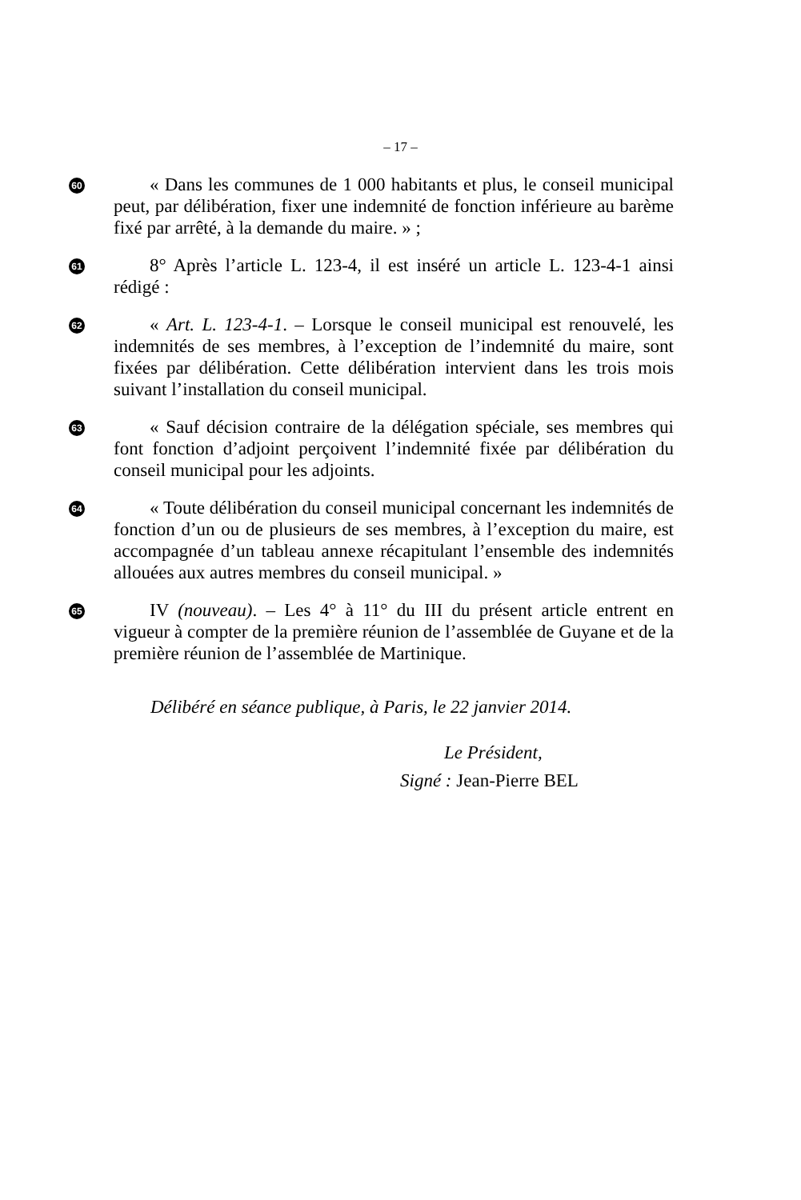– 17 –
60
« Dans les communes de 1 000 habitants et plus, le conseil municipal peut, par délibération, fixer une indemnité de fonction inférieure au barème fixé par arrêté, à la demande du maire. » ;
61
8° Après l’article L. 123-4, il est inséré un article L. 123-4-1 ainsi rédigé :
62
« Art. L. 123-4-1. – Lorsque le conseil municipal est renouvelé, les indemnités de ses membres, à l’exception de l’indemnité du maire, sont fixées par délibération. Cette délibération intervient dans les trois mois suivant l’installation du conseil municipal.
63
« Sauf décision contraire de la délégation spéciale, ses membres qui font fonction d’adjoint perçoivent l’indemnité fixée par délibération du conseil municipal pour les adjoints.
64
« Toute délibération du conseil municipal concernant les indemnités de fonction d’un ou de plusieurs de ses membres, à l’exception du maire, est accompagnée d’un tableau annexe récapitulant l’ensemble des indemnités allouées aux autres membres du conseil municipal. »
65
IV (nouveau). – Les 4° à 11° du III du présent article entrent en vigueur à compter de la première réunion de l’assemblée de Guyane et de la première réunion de l’assemblée de Martinique.
Délibéré en séance publique, à Paris, le 22 janvier 2014.
Le Président,
Signé : Jean-Pierre BEL